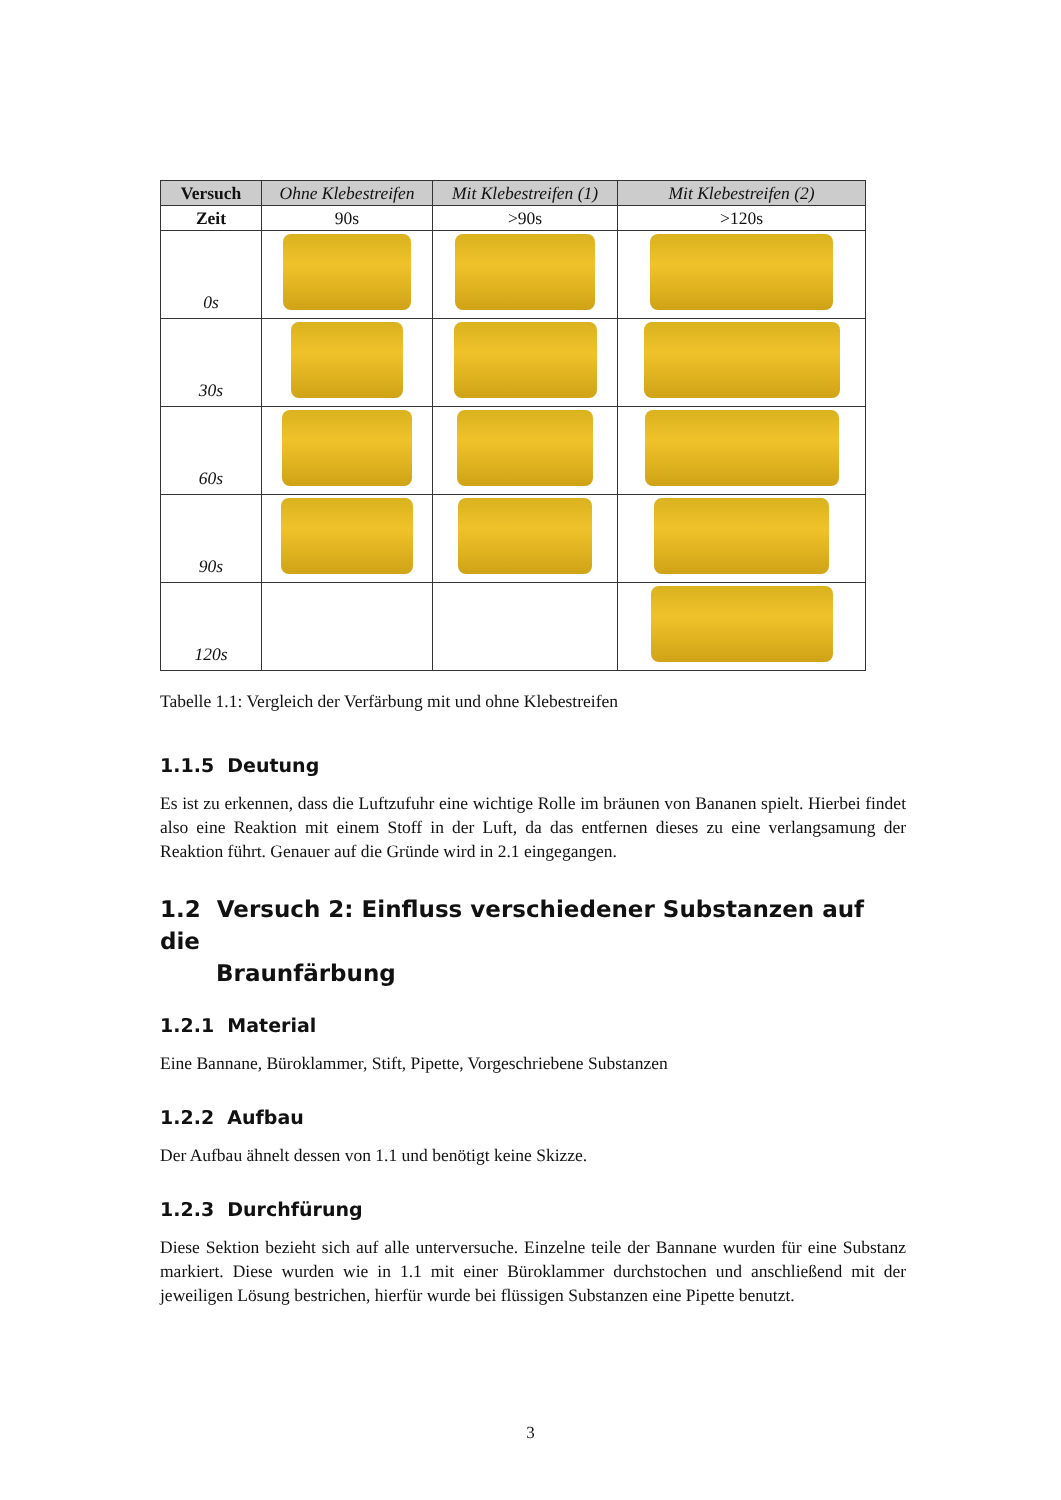| Versuch | Ohne Klebestreifen | Mit Klebestreifen (1) | Mit Klebestreifen (2) |
| --- | --- | --- | --- |
| Zeit | 90s | >90s | >120s |
| 0s | | | |
| 30s | | | |
| 60s | | | |
| 90s | | | |
| 120s | | | |
Tabelle 1.1: Vergleich der Verfärbung mit und ohne Klebestreifen
1.1.5 Deutung
Es ist zu erkennen, dass die Luftzufuhr eine wichtige Rolle im bräunen von Bananen spielt. Hierbei findet also eine Reaktion mit einem Stoff in der Luft, da das entfernen dieses zu eine verlangsamung der Reaktion führt. Genauer auf die Gründe wird in 2.1 eingegangen.
1.2 Versuch 2: Einfluss verschiedener Substanzen auf die
Braunfärbung
1.2.1 Material
Eine Bannane, Büroklammer, Stift, Pipette, Vorgeschriebene Substanzen
1.2.2 Aufbau
Der Aufbau ähnelt dessen von 1.1 und benötigt keine Skizze.
1.2.3 Durchfürung
Diese Sektion bezieht sich auf alle unterversuche. Einzelne teile der Bannane wurden für eine Substanz markiert. Diese wurden wie in 1.1 mit einer Büroklammer durchstochen und anschließend mit der jeweiligen Lösung bestrichen, hierfür wurde bei flüssigen Substanzen eine Pipette benutzt.
3